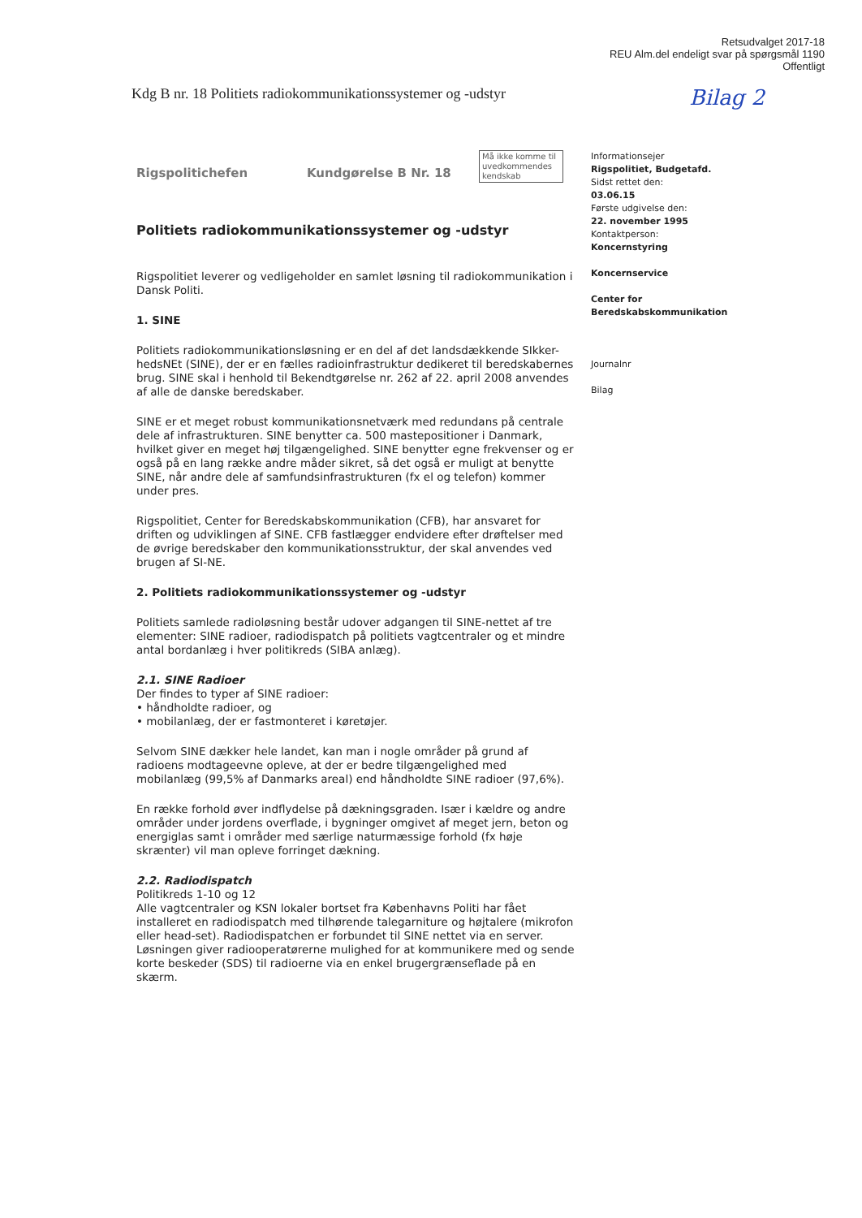Retsudvalget 2017-18
REU Alm.del endeligt svar på spørgsmål 1190
Offentligt
Kdg B nr. 18 Politiets radiokommunikationssystemer og -udstyr Bilag 2
Rigspolitichefen Kundgørelse B Nr. 18 Må ikke komme til uvedkommendes kendskab
Politiets radiokommunikationssystemer og -udstyr
Rigspolitiet leverer og vedligeholder en samlet løsning til radiokommunikation i Dansk Politi.
1. SINE
Politiets radiokommunikationsløsning er en del af det landsdækkende SIkker-hedsNEt (SINE), der er en fælles radioinfrastruktur dedikeret til beredskabernes brug. SINE skal i henhold til Bekendtgørelse nr. 262 af 22. april 2008 anvendes af alle de danske beredskaber.
SINE er et meget robust kommunikationsnetværk med redundans på centrale dele af infrastrukturen. SINE benytter ca. 500 mastepositioner i Danmark, hvilket giver en meget høj tilgængelighed. SINE benytter egne frekvenser og er også på en lang række andre måder sikret, så det også er muligt at benytte SINE, når andre dele af samfundsinfrastrukturen (fx el og telefon) kommer under pres.
Rigspolitiet, Center for Beredskabskommunikation (CFB), har ansvaret for driften og udviklingen af SINE. CFB fastlægger endvidere efter drøftelser med de øvrige beredskaber den kommunikationsstruktur, der skal anvendes ved brugen af SI-NE.
2. Politiets radiokommunikationssystemer og -udstyr
Politiets samlede radioløsning består udover adgangen til SINE-nettet af tre elementer: SINE radioer, radiodispatch på politiets vagtcentraler og et mindre antal bordanlæg i hver politikreds (SIBA anlæg).
2.1. SINE Radioer
Der findes to typer af SINE radioer:
• håndholdte radioer, og
• mobilanlæg, der er fastmonteret i køretøjer.
Selvom SINE dækker hele landet, kan man i nogle områder på grund af radioens modtageevne opleve, at der er bedre tilgængelighed med mobilanlæg (99,5% af Danmarks areal) end håndholdte SINE radioer (97,6%).
En række forhold øver indflydelse på dækningsgraden. Især i kældre og andre områder under jordens overflade, i bygninger omgivet af meget jern, beton og energiglas samt i områder med særlige naturmæssige forhold (fx høje skrænter) vil man opleve forringet dækning.
2.2. Radiodispatch
Politikreds 1-10 og 12
Alle vagtcentraler og KSN lokaler bortset fra Københavns Politi har fået installeret en radiodispatch med tilhørende talegarniture og højtalere (mikrofon eller head-set). Radiodispatchen er forbundet til SINE nettet via en server. Løsningen giver radiooperatørerne mulighed for at kommunikere med og sende korte beskeder (SDS) til radioerne via en enkel brugergrænseflade på en skærm.
Informationsejer
Rigspolitiet, Budgetafd.
Sidst rettet den:
03.06.15
Første udgivelse den:
22. november 1995
Kontaktperson:
Koncernstyring
Koncernservice
Center for
Beredskabskommunikation
Journalnr
Bilag